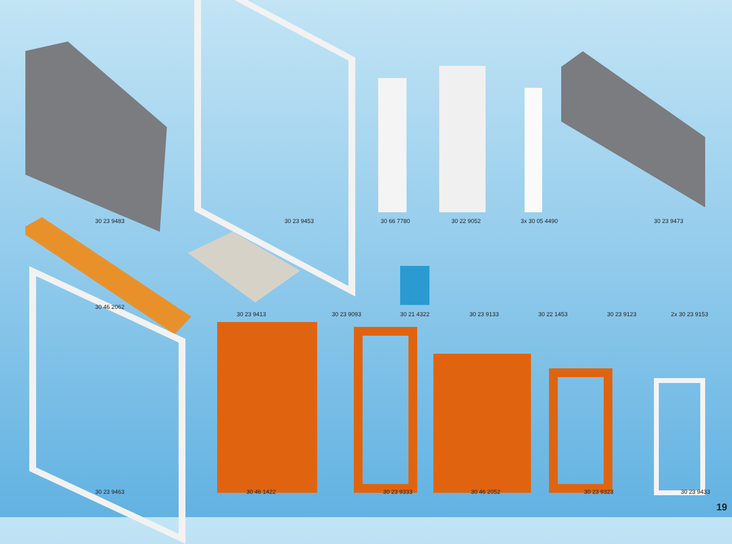30 23 9483 30 23 9453 30 66 7780 30 22 9052 3x 30 05 4490 30 23 9473
30 46 2062
30 23 9413 30 23 9093 30 21 4322 30 23 9133 30 22 1453 30 23 9123 2x 30 23 9153
30 23 9463 30 46 1422 30 23 9333 30 46 2052 30 23 9323 30 23 9433
19